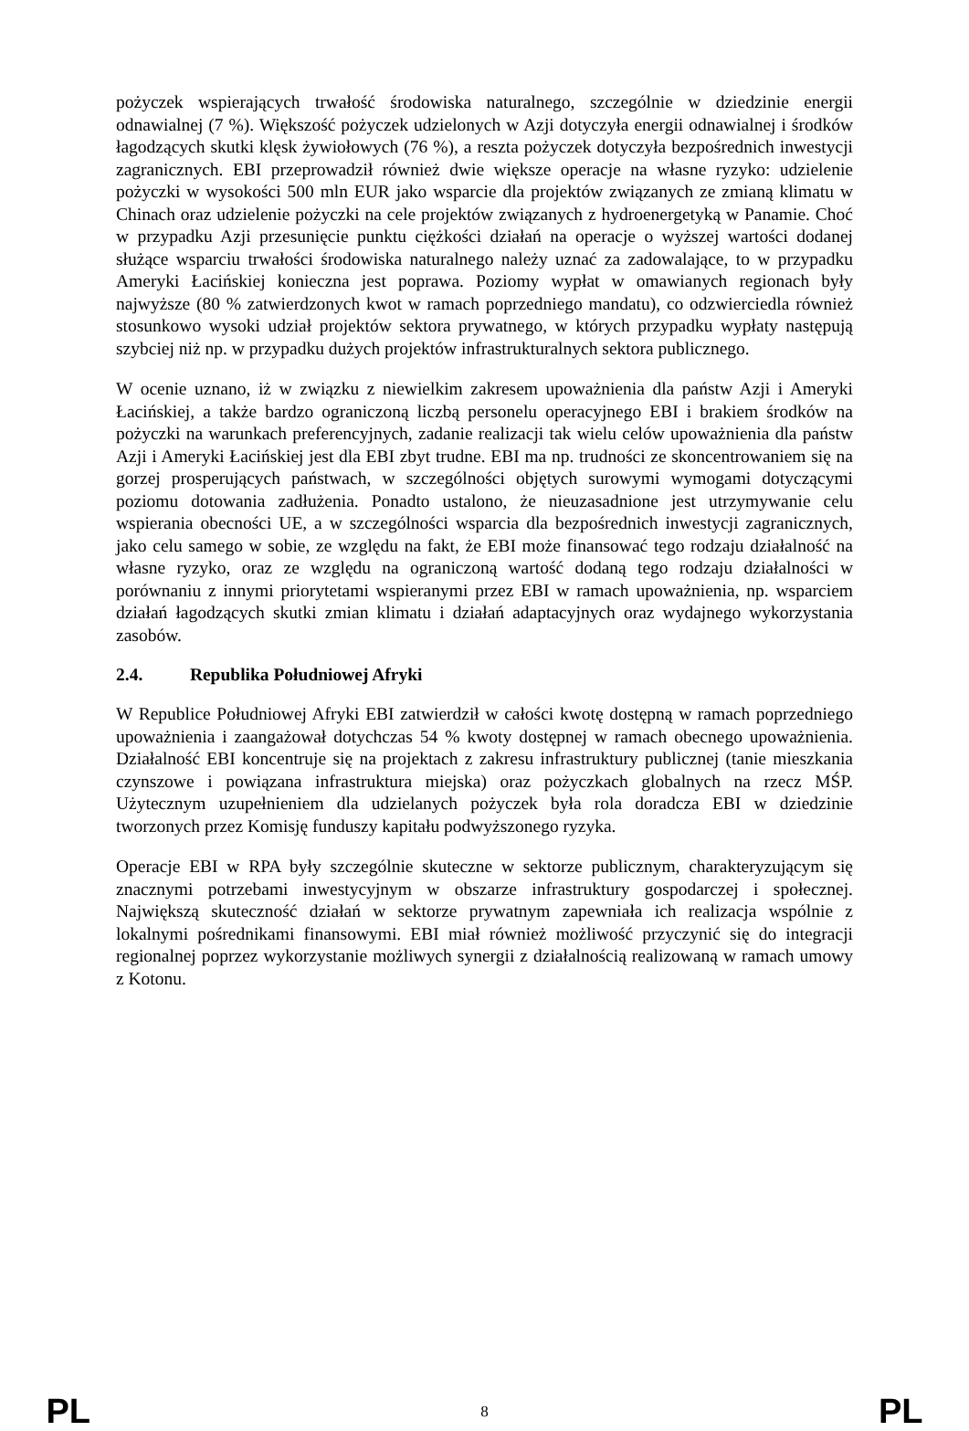pożyczek wspierających trwałość środowiska naturalnego, szczególnie w dziedzinie energii odnawialnej (7 %). Większość pożyczek udzielonych w Azji dotyczyła energii odnawialnej i środków łagodzących skutki klęsk żywiołowych (76 %), a reszta pożyczek dotyczyła bezpośrednich inwestycji zagranicznych. EBI przeprowadził również dwie większe operacje na własne ryzyko: udzielenie pożyczki w wysokości 500 mln EUR jako wsparcie dla projektów związanych ze zmianą klimatu w Chinach oraz udzielenie pożyczki na cele projektów związanych z hydroenergetyką w Panamie. Choć w przypadku Azji przesunięcie punktu ciężkości działań na operacje o wyższej wartości dodanej służące wsparciu trwałości środowiska naturalnego należy uznać za zadowalające, to w przypadku Ameryki Łacińskiej konieczna jest poprawa. Poziomy wypłat w omawianych regionach były najwyższe (80 % zatwierdzonych kwot w ramach poprzedniego mandatu), co odzwierciedla również stosunkowo wysoki udział projektów sektora prywatnego, w których przypadku wypłaty następują szybciej niż np. w przypadku dużych projektów infrastrukturalnych sektora publicznego.
W ocenie uznano, iż w związku z niewielkim zakresem upoważnienia dla państw Azji i Ameryki Łacińskiej, a także bardzo ograniczoną liczbą personelu operacyjnego EBI i brakiem środków na pożyczki na warunkach preferencyjnych, zadanie realizacji tak wielu celów upoważnienia dla państw Azji i Ameryki Łacińskiej jest dla EBI zbyt trudne. EBI ma np. trudności ze skoncentrowaniem się na gorzej prosperujących państwach, w szczególności objętych surowymi wymogami dotyczącymi poziomu dotowania zadłużenia. Ponadto ustalono, że nieuzasadnione jest utrzymywanie celu wspierania obecności UE, a w szczególności wsparcia dla bezpośrednich inwestycji zagranicznych, jako celu samego w sobie, ze względu na fakt, że EBI może finansować tego rodzaju działalność na własne ryzyko, oraz ze względu na ograniczoną wartość dodaną tego rodzaju działalności w porównaniu z innymi priorytetami wspieranymi przez EBI w ramach upoważnienia, np. wsparciem działań łagodzących skutki zmian klimatu i działań adaptacyjnych oraz wydajnego wykorzystania zasobów.
2.4. Republika Południowej Afryki
W Republice Południowej Afryki EBI zatwierdził w całości kwotę dostępną w ramach poprzedniego upoważnienia i zaangażował dotychczas 54 % kwoty dostępnej w ramach obecnego upoważnienia. Działalność EBI koncentruje się na projektach z zakresu infrastruktury publicznej (tanie mieszkania czynszowe i powiązana infrastruktura miejska) oraz pożyczkach globalnych na rzecz MŚP. Użytecznym uzupełnieniem dla udzielanych pożyczek była rola doradcza EBI w dziedzinie tworzonych przez Komisję funduszy kapitału podwyższonego ryzyka.
Operacje EBI w RPA były szczególnie skuteczne w sektorze publicznym, charakteryzującym się znacznymi potrzebami inwestycyjnym w obszarze infrastruktury gospodarczej i społecznej. Największą skuteczność działań w sektorze prywatnym zapewniała ich realizacja wspólnie z lokalnymi pośrednikami finansowymi. EBI miał również możliwość przyczynić się do integracji regionalnej poprzez wykorzystanie możliwych synergii z działalnością realizowaną w ramach umowy z Kotonu.
PL 8 PL